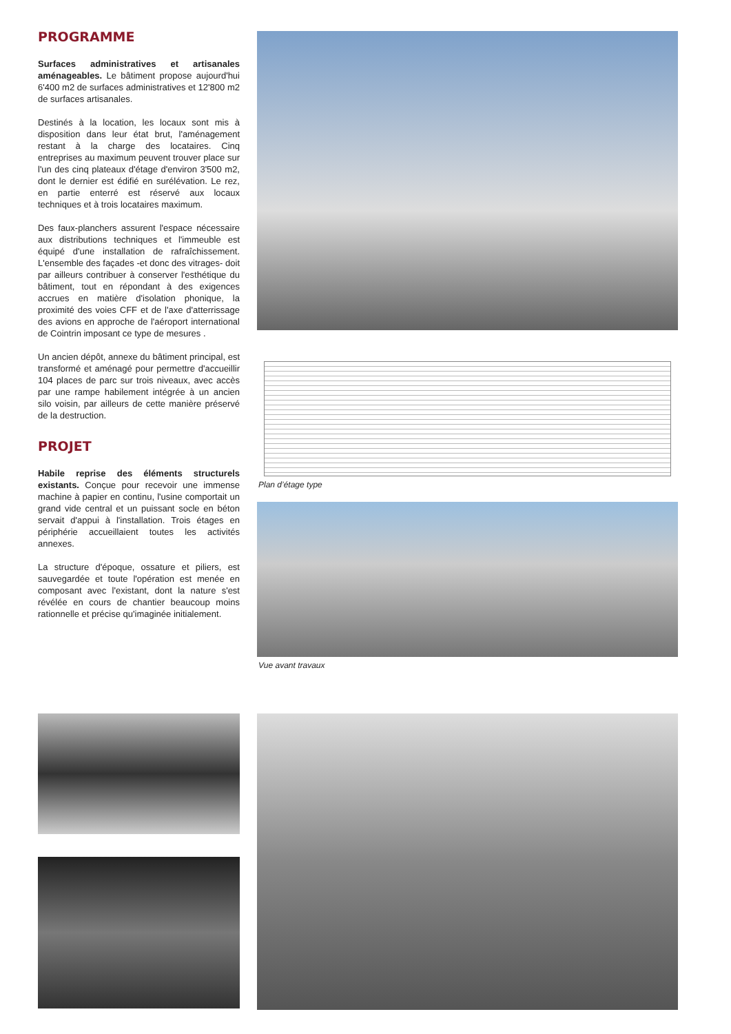PROGRAMME
Surfaces administratives et artisanales aménageables. Le bâtiment propose aujourd'hui 6'400 m2 de surfaces administratives et 12'800 m2 de surfaces artisanales.
Destinés à la location, les locaux sont mis à disposition dans leur état brut, l'aménagement restant à la charge des locataires. Cinq entreprises au maximum peuvent trouver place sur l'un des cinq plateaux d'étage d'environ 3'500 m2, dont le dernier est édifié en surélévation. Le rez, en partie enterré est réservé aux locaux techniques et à trois locataires maximum.
Des faux-planchers assurent l'espace nécessaire aux distributions techniques et l'immeuble est équipé d'une installation de rafraîchissement. L'ensemble des façades -et donc des vitrages- doit par ailleurs contribuer à conserver l'esthétique du bâtiment, tout en répondant à des exigences accrues en matière d'isolation phonique, la proximité des voies CFF et de l'axe d'atterrissage des avions en approche de l'aéroport international de Cointrin imposant ce type de mesures .
Un ancien dépôt, annexe du bâtiment principal, est transformé et aménagé pour permettre d'accueillir 104 places de parc sur trois niveaux, avec accès par une rampe habilement intégrée à un ancien silo voisin, par ailleurs de cette manière préservé de la destruction.
PROJET
Habile reprise des éléments structurels existants. Conçue pour recevoir une immense machine à papier en continu, l'usine comportait un grand vide central et un puissant socle en béton servait d'appui à l'installation. Trois étages en périphérie accueillaient toutes les activités annexes.
La structure d'époque, ossature et piliers, est sauvegardée et toute l'opération est menée en composant avec l'existant, dont la nature s'est révélée en cours de chantier beaucoup moins rationnelle et précise qu'imaginée initialement.
Plan d’étage type
Vue avant travaux